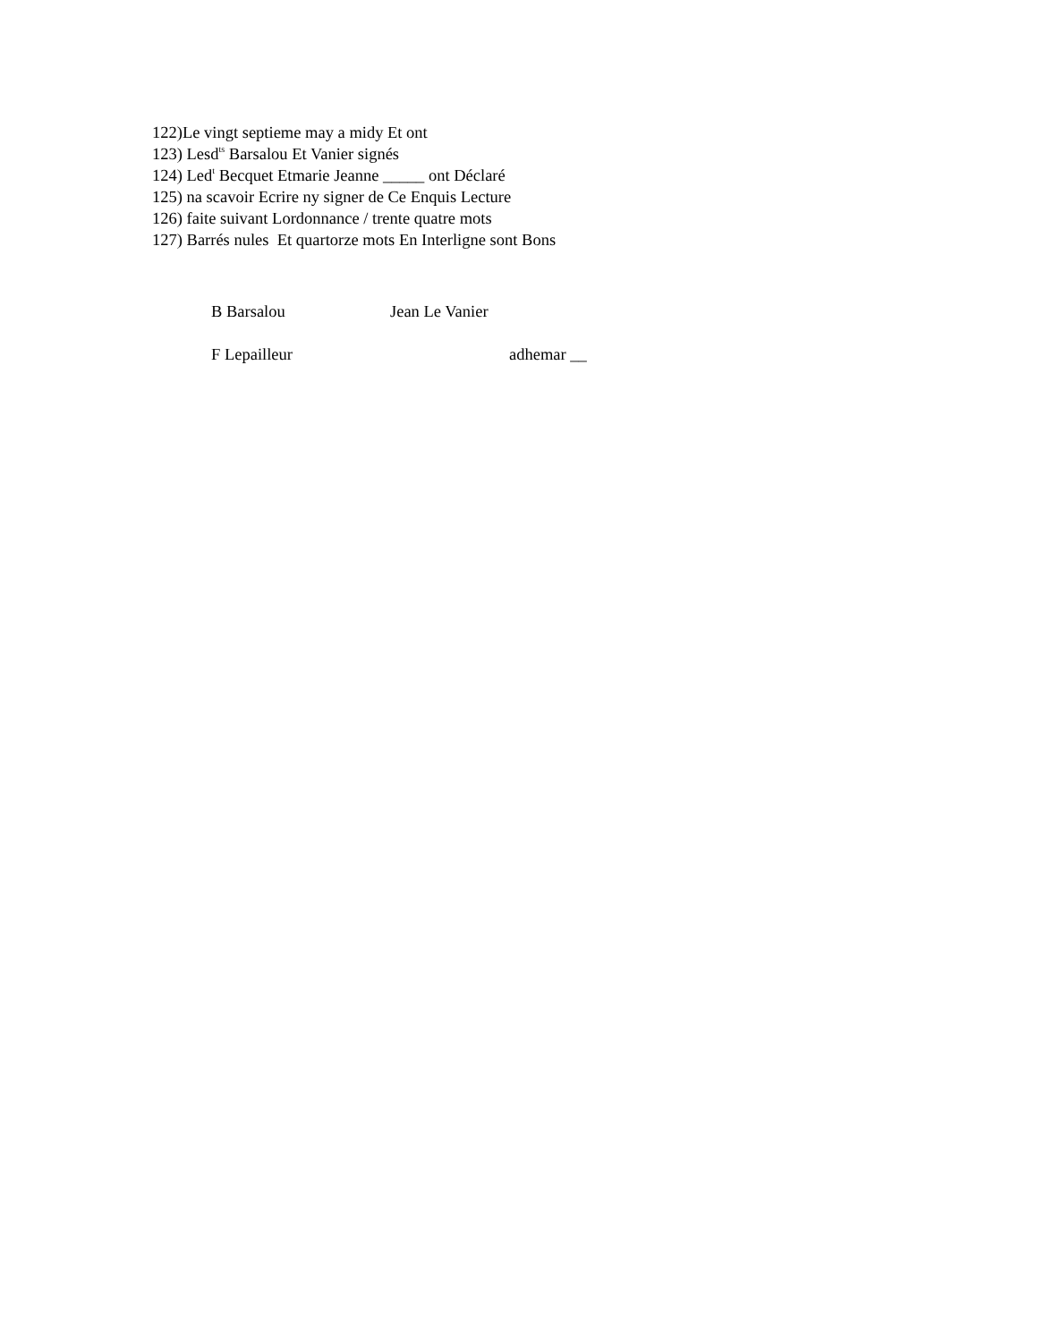122)Le vingt septieme may a midy Et ont
123) Lesd<sup>ts</sup> Barsalou Et Vanier signés
124) Led<sup>t</sup> Becquet Etmarie Jeanne _____ ont Déclaré
125) na scavoir Ecrire ny signer de Ce Enquis Lecture
126) faite suivant Lordonnance / trente quatre mots
127) Barrés nules Et quartorze mots En Interligne sont Bons
B Barsalou Jean Le Vanier
F Lepailleur adhemar __